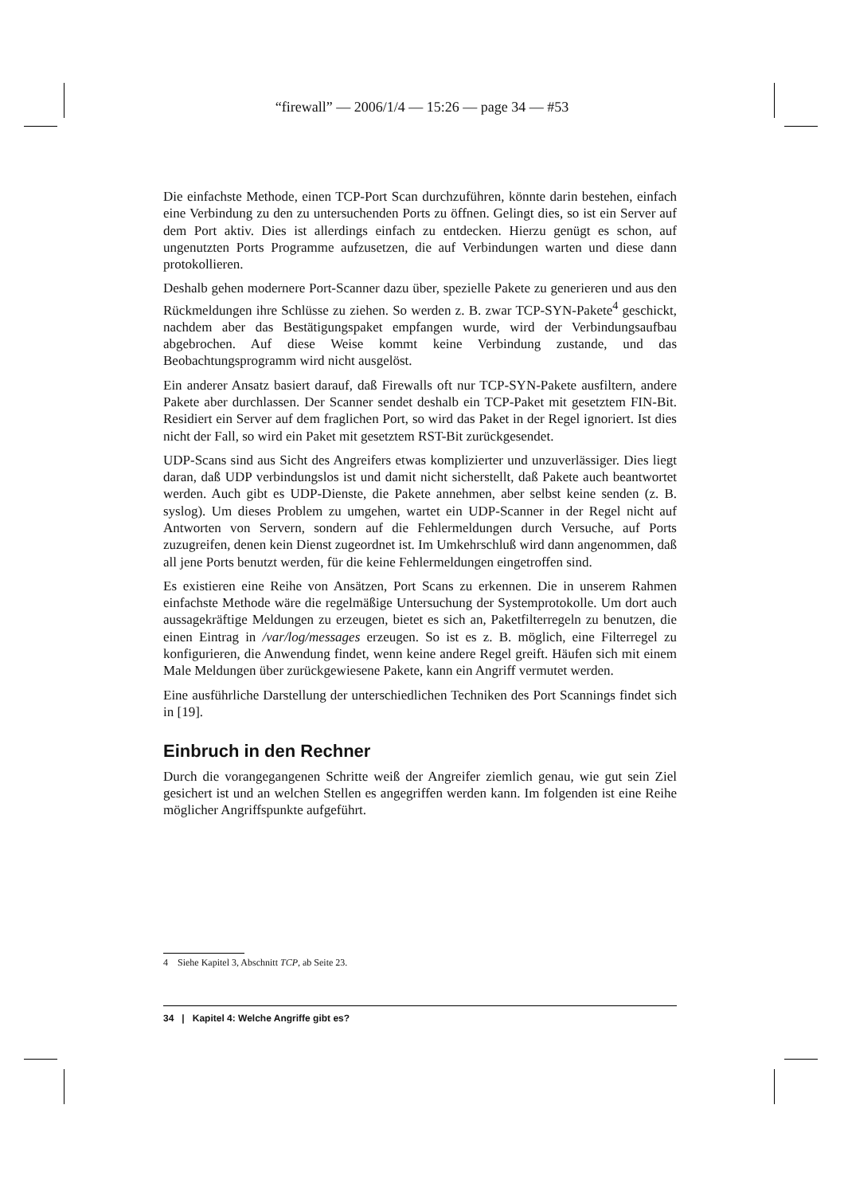“firewall” — 2006/1/4 — 15:26 — page 34 — #53
Die einfachste Methode, einen TCP-Port Scan durchzuführen, könnte darin bestehen, einfach eine Verbindung zu den zu untersuchenden Ports zu öffnen. Gelingt dies, so ist ein Server auf dem Port aktiv. Dies ist allerdings einfach zu entdecken. Hierzu genügt es schon, auf ungenutzten Ports Programme aufzusetzen, die auf Verbindungen warten und diese dann protokollieren.
Deshalb gehen modernere Port-Scanner dazu über, spezielle Pakete zu generieren und aus den Rückmeldungen ihre Schlüsse zu ziehen. So werden z. B. zwar TCP-SYN-Pakete<sup>4</sup> geschickt, nachdem aber das Bestätigungspaket empfangen wurde, wird der Verbindungsaufbau abgebrochen. Auf diese Weise kommt keine Verbindung zustande, und das Beobachtungsprogramm wird nicht ausgelöst.
Ein anderer Ansatz basiert darauf, daß Firewalls oft nur TCP-SYN-Pakete ausfiltern, andere Pakete aber durchlassen. Der Scanner sendet deshalb ein TCP-Paket mit gesetztem FIN-Bit. Residiert ein Server auf dem fraglichen Port, so wird das Paket in der Regel ignoriert. Ist dies nicht der Fall, so wird ein Paket mit gesetztem RST-Bit zurückgesendet.
UDP-Scans sind aus Sicht des Angreifers etwas komplizierter und unzuverlässiger. Dies liegt daran, daß UDP verbindungslos ist und damit nicht sicherstellt, daß Pakete auch beantwortet werden. Auch gibt es UDP-Dienste, die Pakete annehmen, aber selbst keine senden (z. B. syslog). Um dieses Problem zu umgehen, wartet ein UDP-Scanner in der Regel nicht auf Antworten von Servern, sondern auf die Fehlermeldungen durch Versuche, auf Ports zuzugreifen, denen kein Dienst zugeordnet ist. Im Umkehrschluß wird dann angenommen, daß all jene Ports benutzt werden, für die keine Fehlermeldungen eingetroffen sind.
Es existieren eine Reihe von Ansätzen, Port Scans zu erkennen. Die in unserem Rahmen einfachste Methode wäre die regelmäßige Untersuchung der Systemprotokolle. Um dort auch aussagekräftige Meldungen zu erzeugen, bietet es sich an, Paketfilterregeln zu benutzen, die einen Eintrag in /var/log/messages erzeugen. So ist es z. B. möglich, eine Filterregel zu konfigurieren, die Anwendung findet, wenn keine andere Regel greift. Häufen sich mit einem Male Meldungen über zurückgewiesene Pakete, kann ein Angriff vermutet werden.
Eine ausführliche Darstellung der unterschiedlichen Techniken des Port Scannings findet sich in [19].
Einbruch in den Rechner
Durch die vorangegangenen Schritte weiß der Angreifer ziemlich genau, wie gut sein Ziel gesichert ist und an welchen Stellen es angegriffen werden kann. Im folgenden ist eine Reihe möglicher Angriffspunkte aufgeführt.
4 Siehe Kapitel 3, Abschnitt TCP, ab Seite 23.
34 | Kapitel 4: Welche Angriffe gibt es?